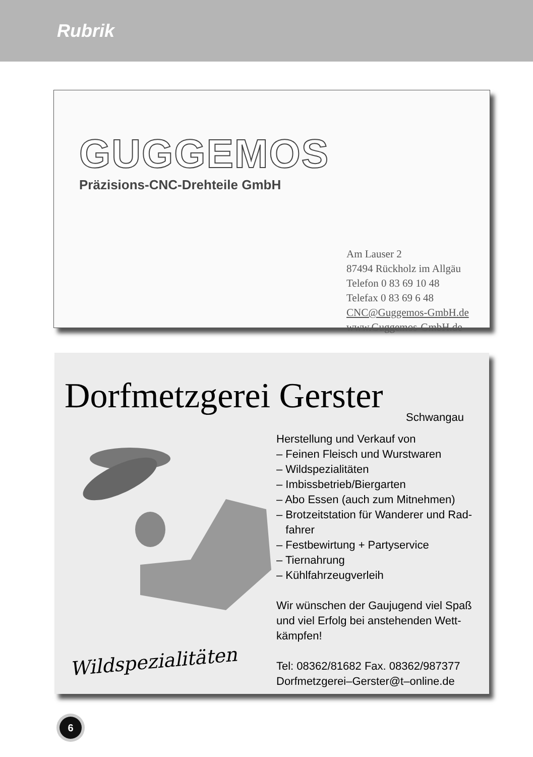Rubrik
GUGGEMOS
Präzisions-CNC-Drehteile GmbH
Am Lauser 2
87494 Rückholz im Allgäu
Telefon 0 83 69 10 48
Telefax 0 83 69 6 48
CNC@Guggemos-GmbH.de
www.Guggemos-GmbH.de
Dorfmetzgerei Gerster
Schwangau
Herstellung und Verkauf von
– Feinen Fleisch und Wurstwaren
– Wildspezialitäten
– Imbissbetrieb/Biergarten
– Abo Essen (auch zum Mitnehmen)
– Brotzeitstation für Wanderer und Rad-
fahrer
– Festbewirtung + Partyservice
– Tiernahrung
– Kühlfahrzeugverleih
Wir wünschen der Gaujugend viel Spaß und viel Erfolg bei anstehenden Wett­kämpfen!
Tel: 08362/81682 Fax. 08362/987377
Dorfmetzgerei–Gerster@t–online.de
Wildspezialitäten
6